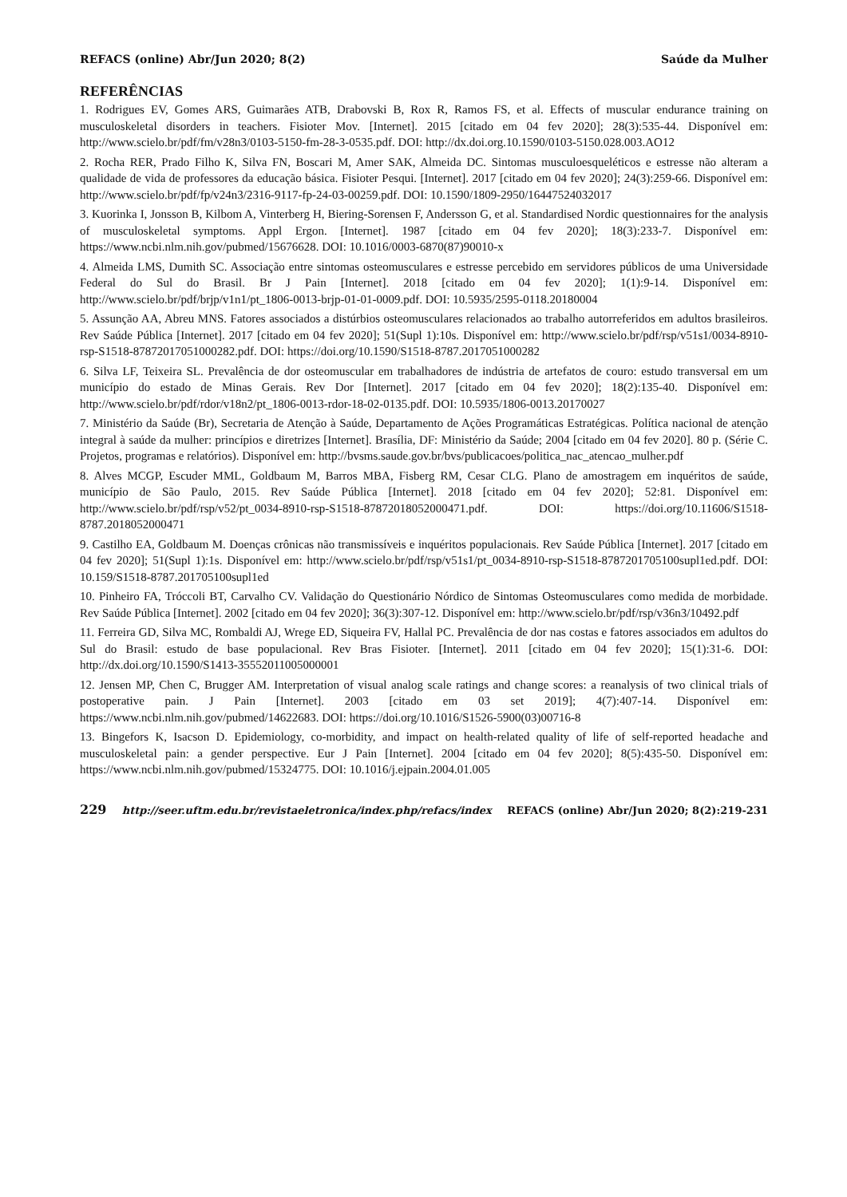REFACS (online) Abr/Jun 2020; 8(2) Saúde da Mulher
REFERÊNCIAS
1. Rodrigues EV, Gomes ARS, Guimarães ATB, Drabovski B, Rox R, Ramos FS, et al. Effects of muscular endurance training on musculoskeletal disorders in teachers. Fisioter Mov. [Internet]. 2015 [citado em 04 fev 2020]; 28(3):535-44. Disponível em: http://www.scielo.br/pdf/fm/v28n3/0103-5150-fm-28-3-0535.pdf. DOI: http://dx.doi.org.10.1590/0103-5150.028.003.AO12
2. Rocha RER, Prado Filho K, Silva FN, Boscari M, Amer SAK, Almeida DC. Sintomas musculoesqueléticos e estresse não alteram a qualidade de vida de professores da educação básica. Fisioter Pesqui. [Internet]. 2017 [citado em 04 fev 2020]; 24(3):259-66. Disponível em: http://www.scielo.br/pdf/fp/v24n3/2316-9117-fp-24-03-00259.pdf. DOI: 10.1590/1809-2950/16447524032017
3. Kuorinka I, Jonsson B, Kilbom A, Vinterberg H, Biering-Sorensen F, Andersson G, et al. Standardised Nordic questionnaires for the analysis of musculoskeletal symptoms. Appl Ergon. [Internet]. 1987 [citado em 04 fev 2020]; 18(3):233-7. Disponível em: https://www.ncbi.nlm.nih.gov/pubmed/15676628. DOI: 10.1016/0003-6870(87)90010-x
4. Almeida LMS, Dumith SC. Associação entre sintomas osteomusculares e estresse percebido em servidores públicos de uma Universidade Federal do Sul do Brasil. Br J Pain [Internet]. 2018 [citado em 04 fev 2020]; 1(1):9-14. Disponível em: http://www.scielo.br/pdf/brjp/v1n1/pt_1806-0013-brjp-01-01-0009.pdf. DOI: 10.5935/2595-0118.20180004
5. Assunção AA, Abreu MNS. Fatores associados a distúrbios osteomusculares relacionados ao trabalho autorreferidos em adultos brasileiros. Rev Saúde Pública [Internet]. 2017 [citado em 04 fev 2020]; 51(Supl 1):10s. Disponível em: http://www.scielo.br/pdf/rsp/v51s1/0034-8910-rsp-S1518-87872017051000282.pdf. DOI: https://doi.org/10.1590/S1518-8787.2017051000282
6. Silva LF, Teixeira SL. Prevalência de dor osteomuscular em trabalhadores de indústria de artefatos de couro: estudo transversal em um município do estado de Minas Gerais. Rev Dor [Internet]. 2017 [citado em 04 fev 2020]; 18(2):135-40. Disponível em: http://www.scielo.br/pdf/rdor/v18n2/pt_1806-0013-rdor-18-02-0135.pdf. DOI: 10.5935/1806-0013.20170027
7. Ministério da Saúde (Br), Secretaria de Atenção à Saúde, Departamento de Ações Programáticas Estratégicas. Política nacional de atenção integral à saúde da mulher: princípios e diretrizes [Internet]. Brasília, DF: Ministério da Saúde; 2004 [citado em 04 fev 2020]. 80 p. (Série C. Projetos, programas e relatórios). Disponível em: http://bvsms.saude.gov.br/bvs/publicacoes/politica_nac_atencao_mulher.pdf
8. Alves MCGP, Escuder MML, Goldbaum M, Barros MBA, Fisberg RM, Cesar CLG. Plano de amostragem em inquéritos de saúde, município de São Paulo, 2015. Rev Saúde Pública [Internet]. 2018 [citado em 04 fev 2020]; 52:81. Disponível em: http://www.scielo.br/pdf/rsp/v52/pt_0034-8910-rsp-S1518-87872018052000471.pdf. DOI: https://doi.org/10.11606/S1518-8787.2018052000471
9. Castilho EA, Goldbaum M. Doenças crônicas não transmissíveis e inquéritos populacionais. Rev Saúde Pública [Internet]. 2017 [citado em 04 fev 2020]; 51(Supl 1):1s. Disponível em: http://www.scielo.br/pdf/rsp/v51s1/pt_0034-8910-rsp-S1518-8787201705100supl1ed.pdf. DOI: 10.159/S1518-8787.201705100supl1ed
10. Pinheiro FA, Tróccoli BT, Carvalho CV. Validação do Questionário Nórdico de Sintomas Osteomusculares como medida de morbidade. Rev Saúde Pública [Internet]. 2002 [citado em 04 fev 2020]; 36(3):307-12. Disponível em: http://www.scielo.br/pdf/rsp/v36n3/10492.pdf
11. Ferreira GD, Silva MC, Rombaldi AJ, Wrege ED, Siqueira FV, Hallal PC. Prevalência de dor nas costas e fatores associados em adultos do Sul do Brasil: estudo de base populacional. Rev Bras Fisioter. [Internet]. 2011 [citado em 04 fev 2020]; 15(1):31-6. DOI: http://dx.doi.org/10.1590/S1413-35552011005000001
12. Jensen MP, Chen C, Brugger AM. Interpretation of visual analog scale ratings and change scores: a reanalysis of two clinical trials of postoperative pain. J Pain [Internet]. 2003 [citado em 03 set 2019]; 4(7):407-14. Disponível em: https://www.ncbi.nlm.nih.gov/pubmed/14622683. DOI: https://doi.org/10.1016/S1526-5900(03)00716-8
13. Bingefors K, Isacson D. Epidemiology, co-morbidity, and impact on health-related quality of life of self-reported headache and musculoskeletal pain: a gender perspective. Eur J Pain [Internet]. 2004 [citado em 04 fev 2020]; 8(5):435-50. Disponível em: https://www.ncbi.nlm.nih.gov/pubmed/15324775. DOI: 10.1016/j.ejpain.2004.01.005
229 http://seer.uftm.edu.br/revistaeletronica/index.php/refacs/index REFACS (online) Abr/Jun 2020; 8(2):219-231